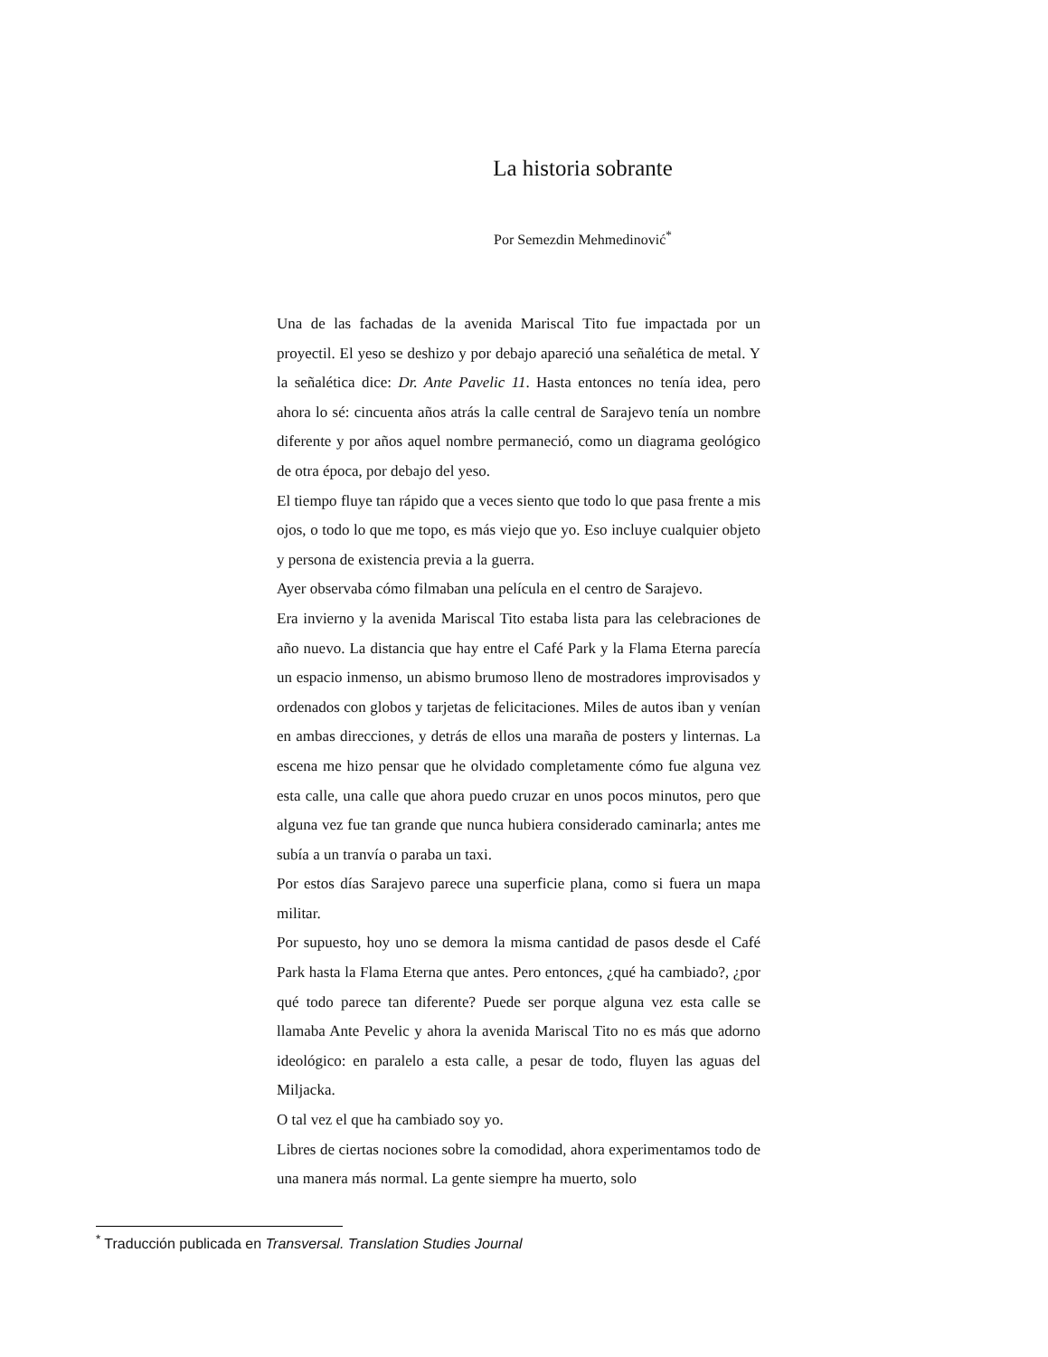La historia sobrante
Por Semezdin Mehmedinović<sup>*</sup>
Una de las fachadas de la avenida Mariscal Tito fue impactada por un proyectil. El yeso se deshizo y por debajo apareció una señalética de metal. Y la señalética dice: Dr. Ante Pavelic 11. Hasta entonces no tenía idea, pero ahora lo sé: cincuenta años atrás la calle central de Sarajevo tenía un nombre diferente y por años aquel nombre permaneció, como un diagrama geológico de otra época, por debajo del yeso.
El tiempo fluye tan rápido que a veces siento que todo lo que pasa frente a mis ojos, o todo lo que me topo, es más viejo que yo. Eso incluye cualquier objeto y persona de existencia previa a la guerra.
Ayer observaba cómo filmaban una película en el centro de Sarajevo.
Era invierno y la avenida Mariscal Tito estaba lista para las celebraciones de año nuevo. La distancia que hay entre el Café Park y la Flama Eterna parecía un espacio inmenso, un abismo brumoso lleno de mostradores improvisados y ordenados con globos y tarjetas de felicitaciones. Miles de autos iban y venían en ambas direcciones, y detrás de ellos una maraña de posters y linternas. La escena me hizo pensar que he olvidado completamente cómo fue alguna vez esta calle, una calle que ahora puedo cruzar en unos pocos minutos, pero que alguna vez fue tan grande que nunca hubiera considerado caminarla; antes me subía a un tranvía o paraba un taxi.
Por estos días Sarajevo parece una superficie plana, como si fuera un mapa militar.
Por supuesto, hoy uno se demora la misma cantidad de pasos desde el Café Park hasta la Flama Eterna que antes. Pero entonces, ¿qué ha cambiado?, ¿por qué todo parece tan diferente? Puede ser porque alguna vez esta calle se llamaba Ante Pevelic y ahora la avenida Mariscal Tito no es más que adorno ideológico: en paralelo a esta calle, a pesar de todo, fluyen las aguas del Miljacka.
O tal vez el que ha cambiado soy yo.
Libres de ciertas nociones sobre la comodidad, ahora experimentamos todo de una manera más normal. La gente siempre ha muerto, solo
<sup>*</sup> Traducción publicada en Transversal. Translation Studies Journal